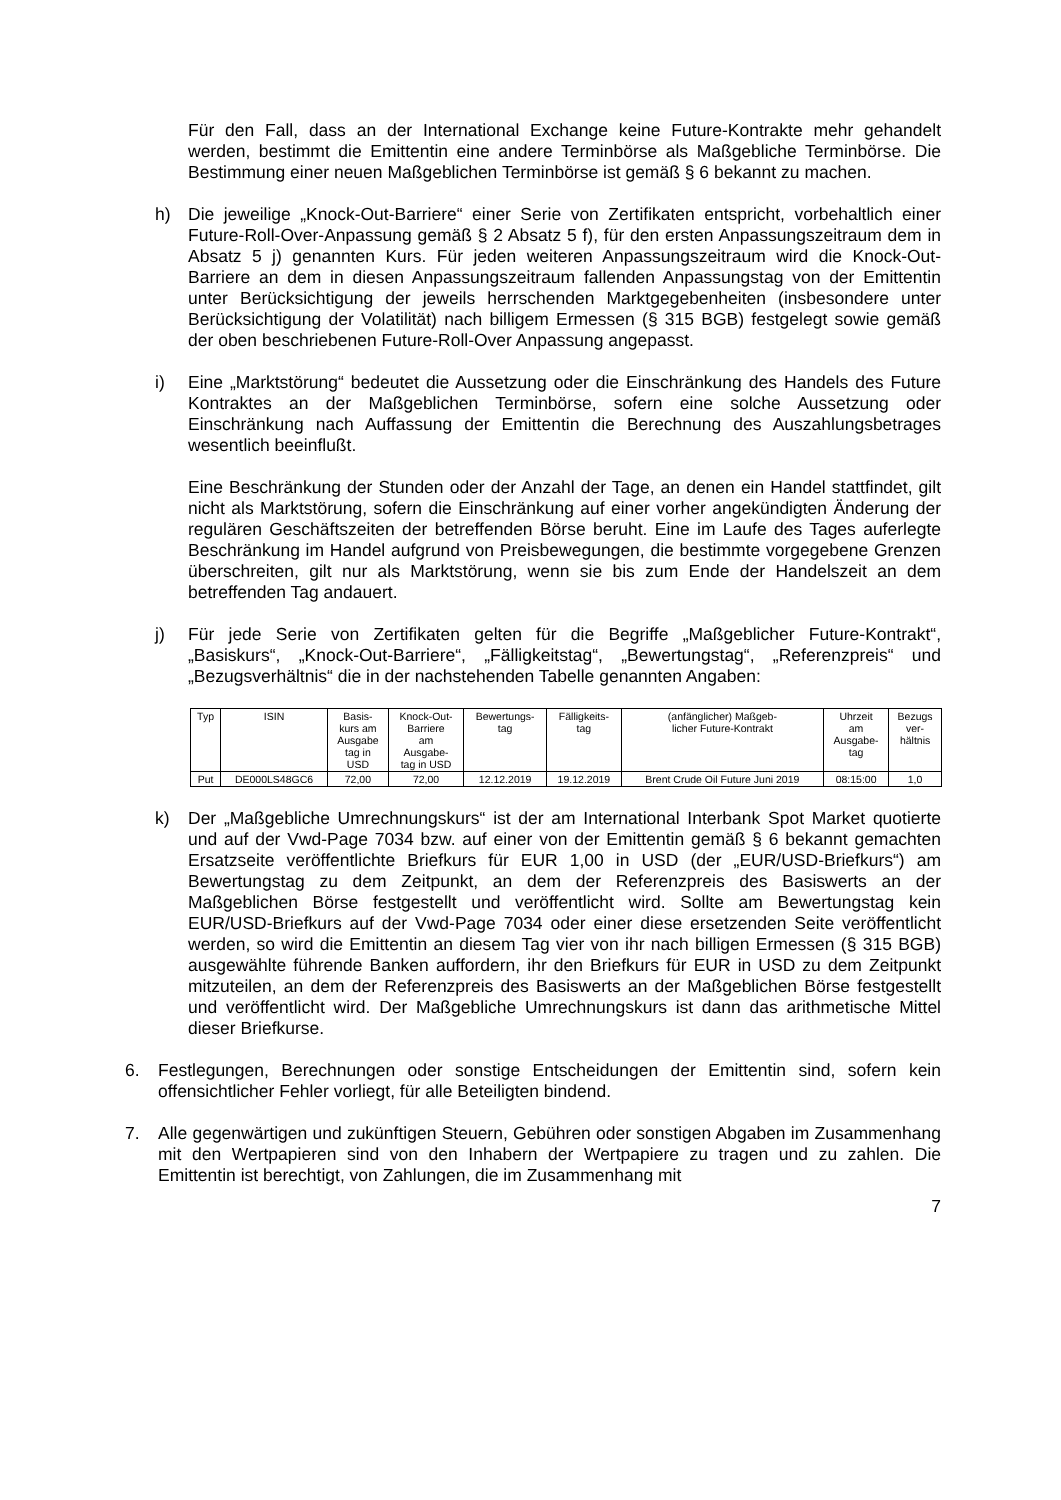Für den Fall, dass an der International Exchange keine Future-Kontrakte mehr gehandelt werden, bestimmt die Emittentin eine andere Terminbörse als Maßgebliche Terminbörse. Die Bestimmung einer neuen Maßgeblichen Terminbörse ist gemäß § 6 bekannt zu machen.
h) Die jeweilige „Knock-Out-Barriere“ einer Serie von Zertifikaten entspricht, vorbehaltlich einer Future-Roll-Over-Anpassung gemäß § 2 Absatz 5 f), für den ersten Anpassungszeitraum dem in Absatz 5 j) genannten Kurs. Für jeden weiteren Anpassungszeitraum wird die Knock-Out-Barriere an dem in diesen Anpassungszeitraum fallenden Anpassungstag von der Emittentin unter Berücksichtigung der jeweils herrschenden Marktgegebenheiten (insbesondere unter Berücksichtigung der Volatilität) nach billigem Ermessen (§ 315 BGB) festgelegt sowie gemäß der oben beschriebenen Future-Roll-Over Anpassung angepasst.
i) Eine „Marktstörung“ bedeutet die Aussetzung oder die Einschränkung des Handels des Future Kontraktes an der Maßgeblichen Terminbörse, sofern eine solche Aussetzung oder Einschränkung nach Auffassung der Emittentin die Berechnung des Auszahlungsbetrages wesentlich beeinflußt.
Eine Beschränkung der Stunden oder der Anzahl der Tage, an denen ein Handel stattfindet, gilt nicht als Marktstörung, sofern die Einschränkung auf einer vorher angekündigten Änderung der regulären Geschäftszeiten der betreffenden Börse beruht. Eine im Laufe des Tages auferlegte Beschränkung im Handel aufgrund von Preisbewegungen, die bestimmte vorgegebene Grenzen überschreiten, gilt nur als Marktstörung, wenn sie bis zum Ende der Handelszeit an dem betreffenden Tag andauert.
j) Für jede Serie von Zertifikaten gelten für die Begriffe „Maßgeblicher Future-Kontrakt“, „Basiskurs“, „Knock-Out-Barriere“, „Fälligkeitstag“, „Bewertungstag“, „Referenzpreis“ und „Bezugsverhältnis“ die in der nachstehenden Tabelle genannten Angaben:
| Typ | ISIN | Basis- kurs am Ausgabe tag in USD | Knock-Out- Barriere am Ausgabe- tag in USD | Bewertungs- tag | Fälligkeits- tag | (anfänglicher) Maßgeb- licher Future-Kontrakt | Uhrzeit am Ausgabe- tag | Bezugs ver- hältnis |
| --- | --- | --- | --- | --- | --- | --- | --- | --- |
| Put | DE000LS48GC6 | 72,00 | 72,00 | 12.12.2019 | 19.12.2019 | Brent Crude Oil Future Juni 2019 | 08:15:00 | 1,0 |
k) Der „Maßgebliche Umrechnungskurs“ ist der am International Interbank Spot Market quotierte und auf der Vwd-Page 7034 bzw. auf einer von der Emittentin gemäß § 6 bekannt gemachten Ersatzseite veröffentlichte Briefkurs für EUR 1,00 in USD (der „EUR/USD-Briefkurs“) am Bewertungstag zu dem Zeitpunkt, an dem der Referenzpreis des Basiswerts an der Maßgeblichen Börse festgestellt und veröffentlicht wird. Sollte am Bewertungstag kein EUR/USD-Briefkurs auf der Vwd-Page 7034 oder einer diese ersetzenden Seite veröffentlicht werden, so wird die Emittentin an diesem Tag vier von ihr nach billigen Ermessen (§ 315 BGB) ausgewählte führende Banken auffordern, ihr den Briefkurs für EUR in USD zu dem Zeitpunkt mitzuteilen, an dem der Referenzpreis des Basiswerts an der Maßgeblichen Börse festgestellt und veröffentlicht wird. Der Maßgebliche Umrechnungskurs ist dann das arithmetische Mittel dieser Briefkurse.
6. Festlegungen, Berechnungen oder sonstige Entscheidungen der Emittentin sind, sofern kein offensichtlicher Fehler vorliegt, für alle Beteiligten bindend.
7. Alle gegenwärtigen und zukünftigen Steuern, Gebühren oder sonstigen Abgaben im Zusammenhang mit den Wertpapieren sind von den Inhabern der Wertpapiere zu tragen und zu zahlen. Die Emittentin ist berechtigt, von Zahlungen, die im Zusammenhang mit
7